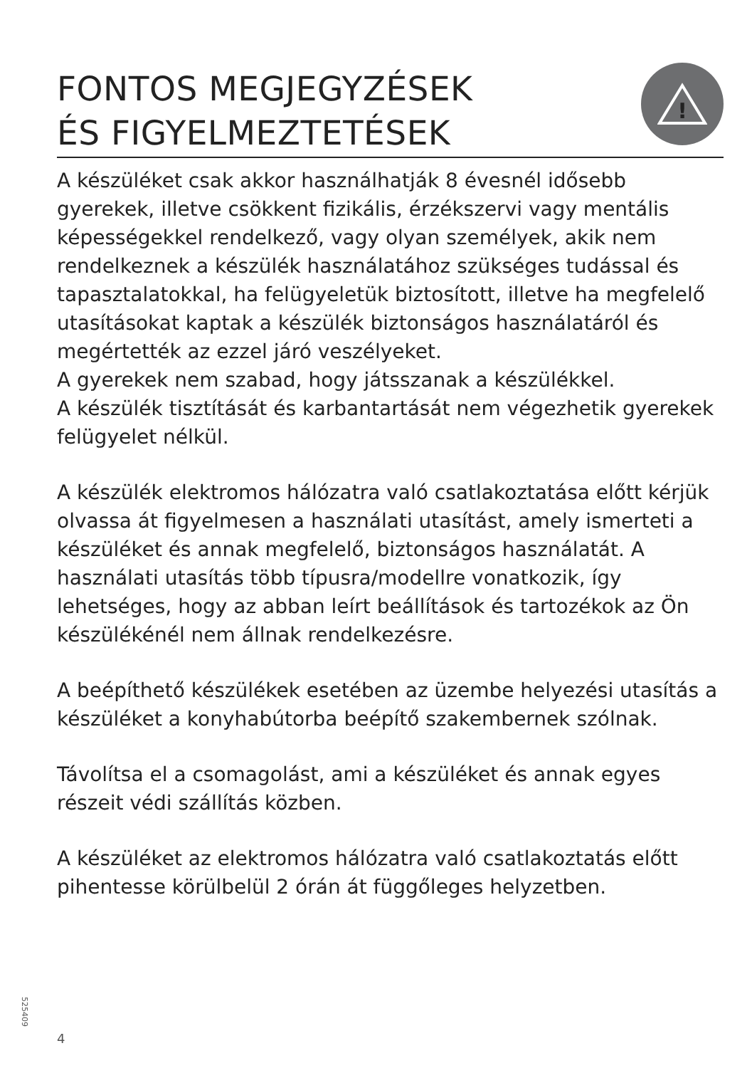FONTOS MEGJEGYZÉSEK
ÉS FIGYELMEZTETÉSEK
!
A készüléket csak akkor használhatják 8 évesnél idősebb gyerekek, illetve csökkent fizikális, érzékszervi vagy mentális képességekkel rendelkező, vagy olyan személyek, akik nem rendelkeznek a készülék használatához szükséges tudással és tapasztalatokkal, ha felügyeletük biztosított, illetve ha megfelelő utasításokat kaptak a készülék biztonságos használatáról és megértették az ezzel járó veszélyeket.
A gyerekek nem szabad, hogy játsszanak a készülékkel.
A készülék tisztítását és karbantartását nem végezhetik gyerekek felügyelet nélkül.
A készülék elektromos hálózatra való csatlakoztatása előtt kérjük olvassa át figyelmesen a használati utasítást, amely ismerteti a készüléket és annak megfelelő, biztonságos használatát. A használati utasítás több típusra/modellre vonatkozik, így lehetséges, hogy az abban leírt beállítások és tartozékok az Ön készülékénél nem állnak rendelkezésre.
A beépíthető készülékek esetében az üzembe helyezési utasítás a készüléket a konyhabútorba beépítő szakembernek szólnak.
Távolítsa el a csomagolást, ami a készüléket és annak egyes részeit védi szállítás közben.
A készüléket az elektromos hálózatra való csatlakoztatás előtt pihentesse körülbelül 2 órán át függőleges helyzetben.
525409
4